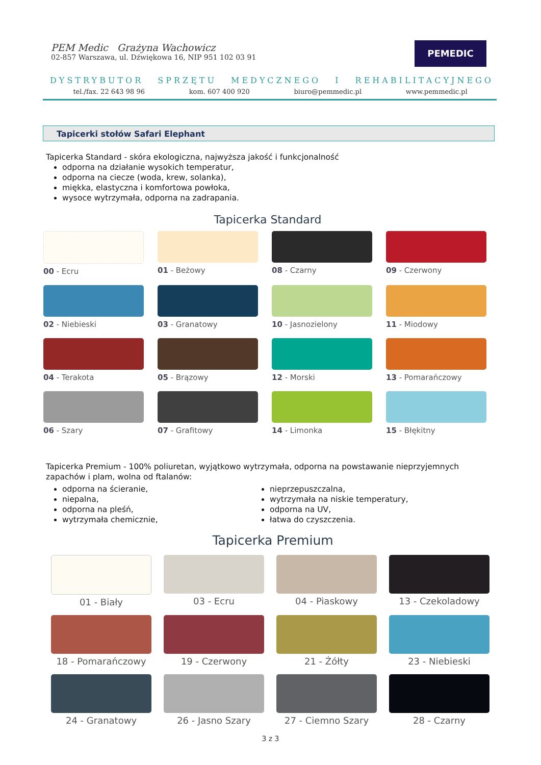PEM Medic Grażyna Wachowicz
02-857 Warszawa, ul. Dźwiękowa 16, NIP 951 102 03 91
PEMEDIC
DYSTRYBUTOR SPRZĘTU MEDYCZNEGO I REHABILITACYJNEGO
tel./fax. 22 643 98 96 kom. 607 400 920 biuro@pemmedic.pl www.pemmedic.pl
Tapicerki stołów Safari Elephant
Tapicerka Standard - skóra ekologiczna, najwyższa jakość i funkcjonalność
odporna na działanie wysokich temperatur,
odporna na ciecze (woda, krew, solanka),
miękka, elastyczna i komfortowa powłoka,
wysoce wytrzymała, odporna na zadrapania.
Tapicerka Standard
00 - Ecru
01 - Beżowy
08 - Czarny
09 - Czerwony
02 - Niebieski
03 - Granatowy
10 - Jasnozielony
11 - Miodowy
04 - Terakota
05 - Brązowy
12 - Morski
13 - Pomarańczowy
06 - Szary
07 - Grafitowy
14 - Limonka
15 - Błękitny
Tapicerka Premium - 100% poliuretan, wyjątkowo wytrzymała, odporna na powstawanie nieprzyjemnych zapachów i plam, wolna od ftalanów:
odporna na ścieranie,
niepalna,
odporna na pleśń,
wytrzymała chemicznie,
nieprzepuszczalna,
wytrzymała na niskie temperatury,
odporna na UV,
łatwa do czyszczenia.
Tapicerka Premium
01 - Biały
03 - Ecru
04 - Piaskowy
13 - Czekoladowy
18 - Pomarańczowy
19 - Czerwony
21 - Żółty
23 - Niebieski
24 - Granatowy
26 - Jasno Szary
27 - Ciemno Szary
28 - Czarny
3 z 3